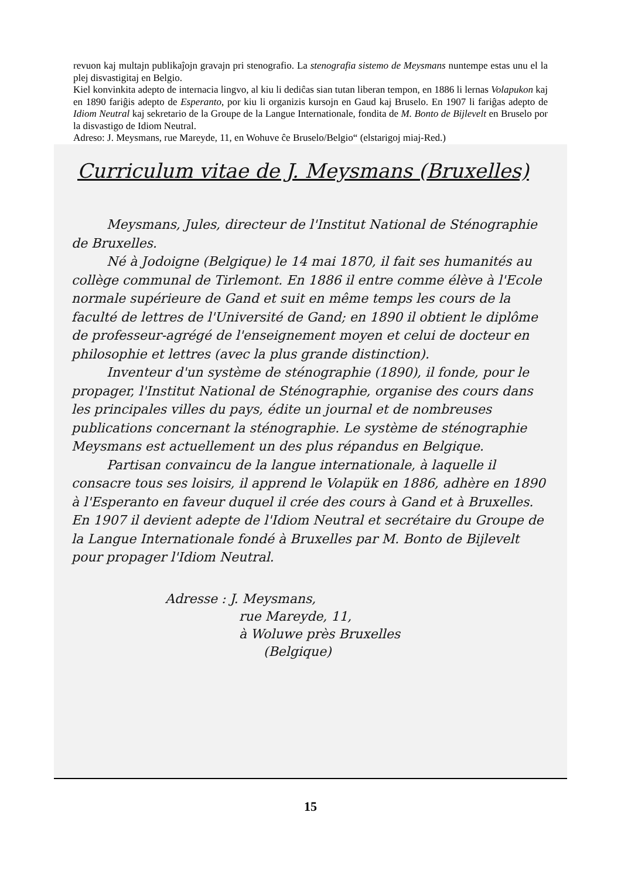revuon kaj multajn publikaĵojn gravajn pri stenografio. La stenografia sistemo de Meysmans nuntempe estas unu el la plej disvastigitaj en Belgio.
Kiel konvinkita adepto de internacia lingvo, al kiu li dediĉas sian tutan liberan tempon, en 1886 li lernas Volapukon kaj en 1890 fariĝis adepto de Esperanto, por kiu li organizis kursojn en Gaud kaj Bruselo. En 1907 li fariĝas adepto de Idiom Neutral kaj sekretario de la Groupe de la Langue Internationale, fondita de M. Bonto de Bijlevelt en Bruselo por la disvastigo de Idiom Neutral.
Adreso: J. Meysmans, rue Mareyde, 11, en Wohuve ĉe Bruselo/Belgio“ (elstarigoj miaj-Red.)
Curriculum vitae de J. Meysmans (Bruxelles)
Meysmans, Jules, directeur de l'Institut National de Sténographie de Bruxelles.
Né à Jodoigne (Belgique) le 14 mai 1870, il fait ses humanités au collège communal de Tirlemont. En 1886 il entre comme élève à l'Ecole normale supérieure de Gand et suit en même temps les cours de la faculté de lettres de l'Université de Gand; en 1890 il obtient le diplôme de professeur-agrégé de l'enseignement moyen et celui de docteur en philosophie et lettres (avec la plus grande distinction).
Inventeur d'un système de sténographie (1890), il fonde, pour le propager, l'Institut National de Sténographie, organise des cours dans les principales villes du pays, édite un journal et de nombreuses publications concernant la sténographie. Le système de sténographie Meysmans est actuellement un des plus répandus en Belgique.
Partisan convaincu de la langue internationale, à laquelle il consacre tous ses loisirs, il apprend le Volapük en 1886, adhère en 1890 à l'Esperanto en faveur duquel il crée des cours à Gand et à Bruxelles. En 1907 il devient adepte de l'Idiom Neutral et secrétaire du Groupe de la Langue Internationale fondé à Bruxelles par M. Bonto de Bijlevelt pour propager l'Idiom Neutral.
Adresse : J. Meysmans,
rue Mareyde, 11,
à Woluwe près Bruxelles
(Belgique)
15